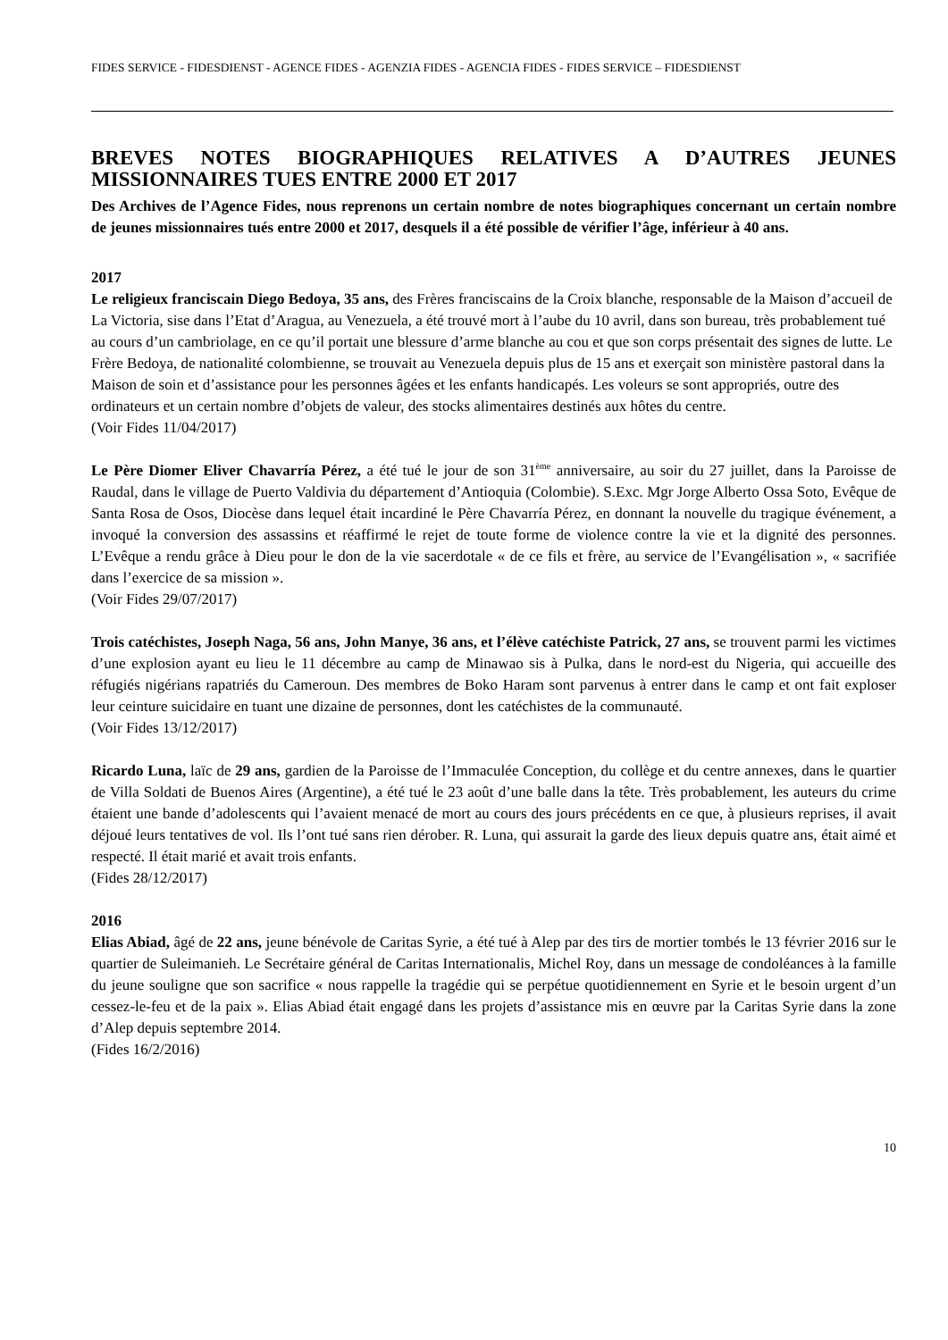FIDES SERVICE - FIDESDIENST - AGENCE FIDES - AGENZIA FIDES - AGENCIA FIDES - FIDES SERVICE – FIDESDIENST
BREVES NOTES BIOGRAPHIQUES RELATIVES A D’AUTRES JEUNES MISSIONNAIRES TUES ENTRE 2000 ET 2017
Des Archives de l’Agence Fides, nous reprenons un certain nombre de notes biographiques concernant un certain nombre de jeunes missionnaires tués entre 2000 et 2017, desquels il a été possible de vérifier l’âge, inférieur à 40 ans.
2017
Le religieux franciscain Diego Bedoya, 35 ans, des Frères franciscains de la Croix blanche, responsable de la Maison d’accueil de La Victoria, sise dans l’Etat d’Aragua, au Venezuela, a été trouvé mort à l’aube du 10 avril, dans son bureau, très probablement tué au cours d’un cambriolage, en ce qu’il portait une blessure d’arme blanche au cou et que son corps présentait des signes de lutte. Le Frère Bedoya, de nationalité colombienne, se trouvait au Venezuela depuis plus de 15 ans et exerçait son ministère pastoral dans la Maison de soin et d’assistance pour les personnes âgées et les enfants handicapés. Les voleurs se sont appropriés, outre des ordinateurs et un certain nombre d’objets de valeur, des stocks alimentaires destinés aux hôtes du centre.
(Voir Fides 11/04/2017)
Le Père Diomer Eliver Chavarría Pérez, a été tué le jour de son 31<sup>ème</sup> anniversaire, au soir du 27 juillet, dans la Paroisse de Raudal, dans le village de Puerto Valdivia du département d’Antioquia (Colombie). S.Exc. Mgr Jorge Alberto Ossa Soto, Evêque de Santa Rosa de Osos, Diocèse dans lequel était incardiné le Père Chavarría Pérez, en donnant la nouvelle du tragique événement, a invoqué la conversion des assassins et réaffirmé le rejet de toute forme de violence contre la vie et la dignité des personnes. L’Evêque a rendu grâce à Dieu pour le don de la vie sacerdotale « de ce fils et frère, au service de l’Evangélisation », « sacrifiée dans l’exercice de sa mission ».
(Voir Fides 29/07/2017)
Trois catéchistes, Joseph Naga, 56 ans, John Manye, 36 ans, et l’élève catéchiste Patrick, 27 ans, se trouvent parmi les victimes d’une explosion ayant eu lieu le 11 décembre au camp de Minawao sis à Pulka, dans le nord-est du Nigeria, qui accueille des réfugiés nigérians rapatriés du Cameroun. Des membres de Boko Haram sont parvenus à entrer dans le camp et ont fait exploser leur ceinture suicidaire en tuant une dizaine de personnes, dont les catéchistes de la communauté.
(Voir Fides 13/12/2017)
Ricardo Luna, laïc de 29 ans, gardien de la Paroisse de l’Immaculée Conception, du collège et du centre annexes, dans le quartier de Villa Soldati de Buenos Aires (Argentine), a été tué le 23 août d’une balle dans la tête. Très probablement, les auteurs du crime étaient une bande d’adolescents qui l’avaient menacé de mort au cours des jours précédents en ce que, à plusieurs reprises, il avait déjoué leurs tentatives de vol. Ils l’ont tué sans rien dérober. R. Luna, qui assurait la garde des lieux depuis quatre ans, était aimé et respecté. Il était marié et avait trois enfants.
(Fides 28/12/2017)
2016
Elias Abiad, âgé de 22 ans, jeune bénévole de Caritas Syrie, a été tué à Alep par des tirs de mortier tombés le 13 février 2016 sur le quartier de Suleimanieh. Le Secrétaire général de Caritas Internationalis, Michel Roy, dans un message de condoléances à la famille du jeune souligne que son sacrifice « nous rappelle la tragédie qui se perpétue quotidiennement en Syrie et le besoin urgent d’un cessez-le-feu et de la paix ». Elias Abiad était engagé dans les projets d’assistance mis en œuvre par la Caritas Syrie dans la zone d’Alep depuis septembre 2014.
(Fides 16/2/2016)
10